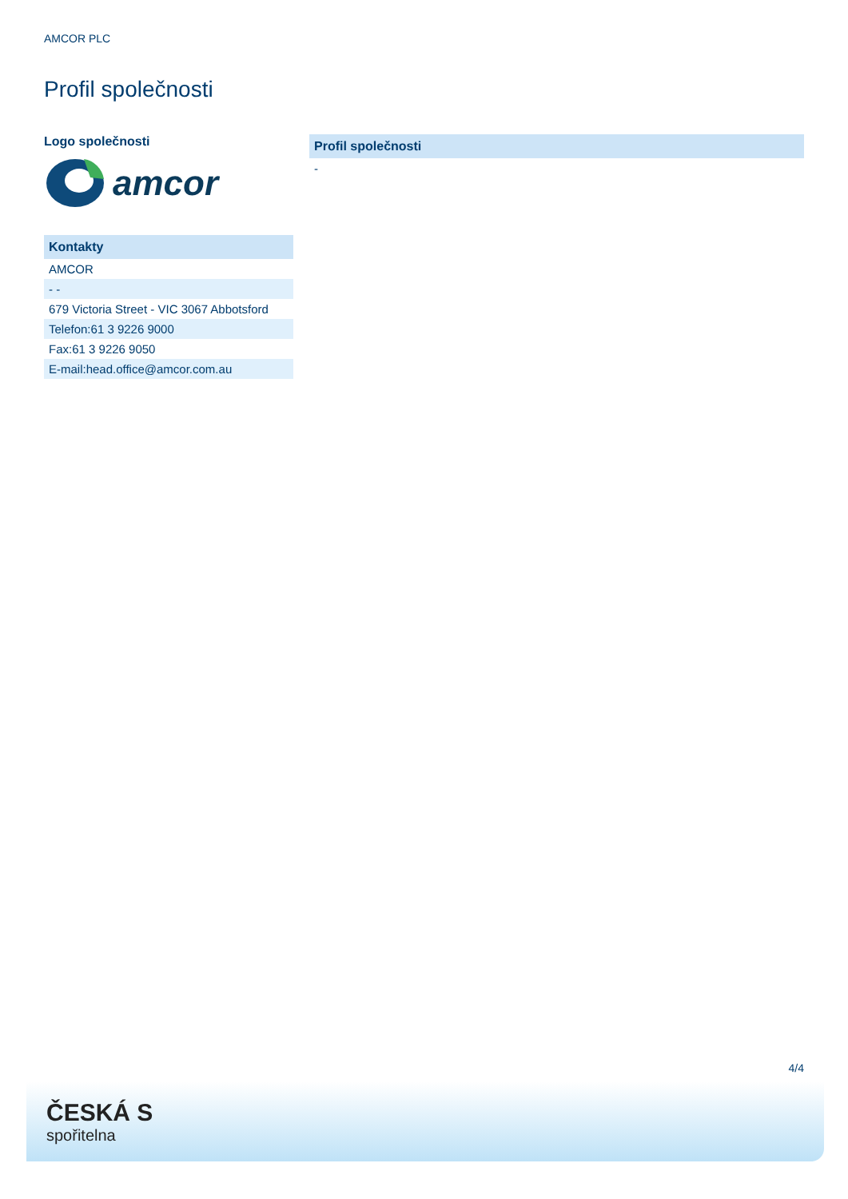AMCOR PLC
Profil společnosti
Logo společnosti
amcor
| Kontakty |
| --- |
| AMCOR |
| - - |
| 679 Victoria Street - VIC 3067 Abbotsford |
| Telefon:61 3 9226 9000 |
| Fax:61 3 9226 9050 |
| E-mail:head.office@amcor.com.au |
| Profil společnosti |
| --- |
| - |
4/4
ČESKÁ S
spořitelna